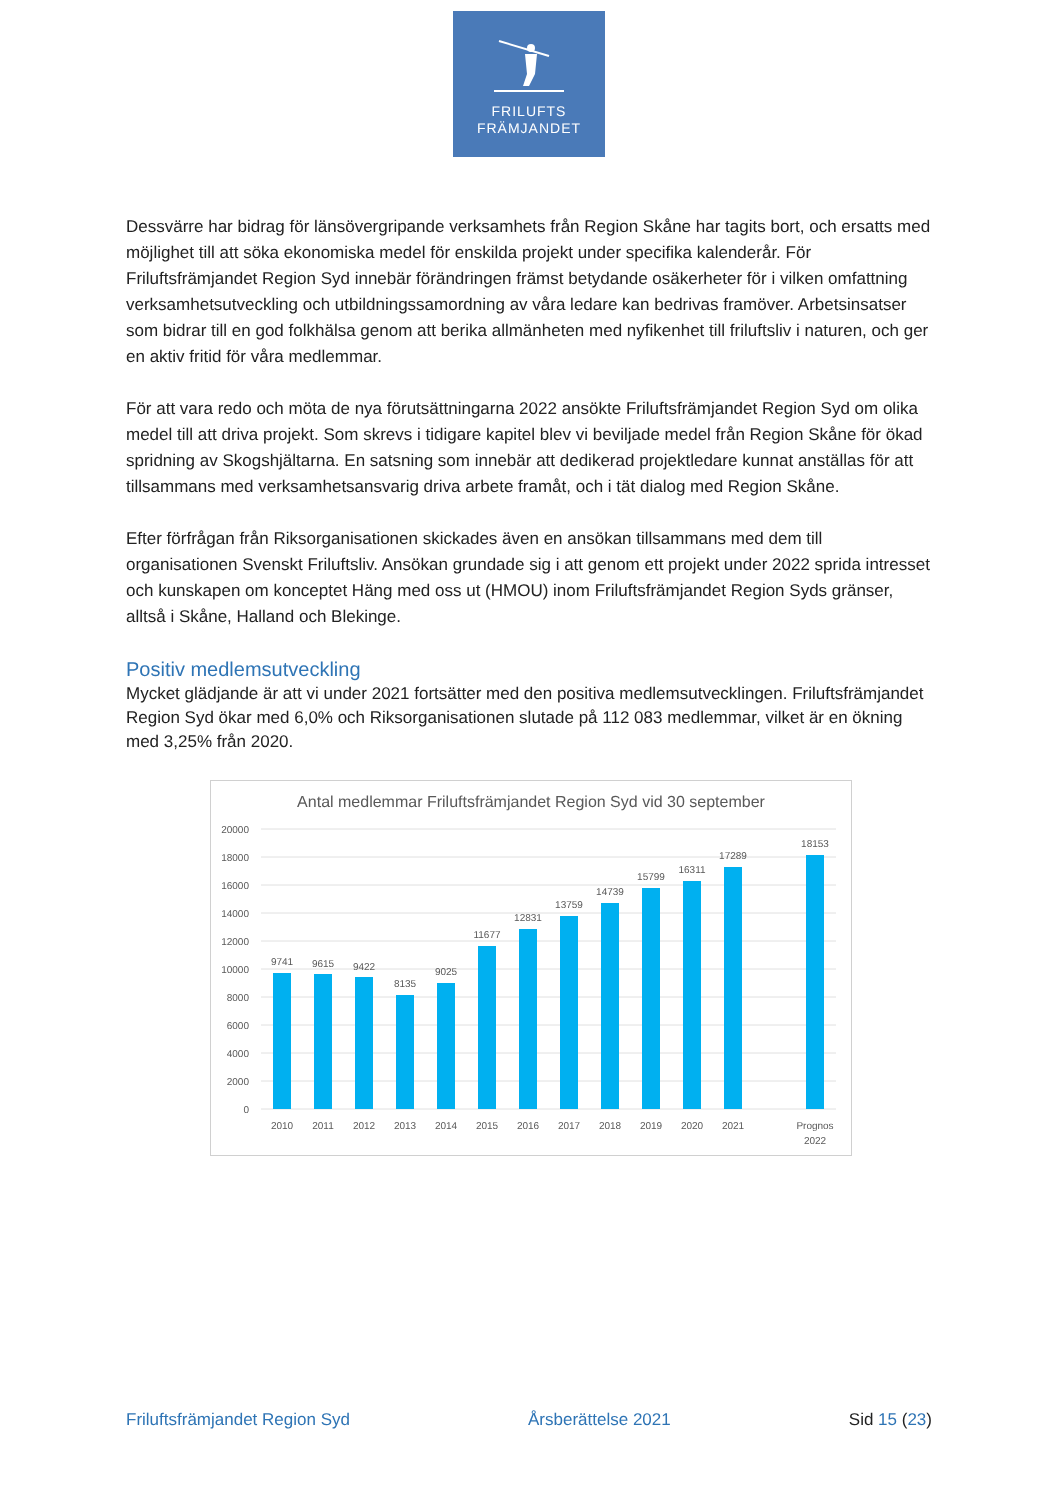FRILUFTS
FRÄMJANDET
Dessvärre har bidrag för länsövergripande verksamhets från Region Skåne har tagits bort, och ersatts med möjlighet till att söka ekonomiska medel för enskilda projekt under specifika kalenderår. För Friluftsfrämjandet Region Syd innebär förändringen främst betydande osäkerheter för i vilken omfattning verksamhetsutveckling och utbildningssamordning av våra ledare kan bedrivas framöver. Arbetsinsatser som bidrar till en god folkhälsa genom att berika allmänheten med nyfikenhet till friluftsliv i naturen, och ger en aktiv fritid för våra medlemmar.
För att vara redo och möta de nya förutsättningarna 2022 ansökte Friluftsfrämjandet Region Syd om olika medel till att driva projekt. Som skrevs i tidigare kapitel blev vi beviljade medel från Region Skåne för ökad spridning av Skogshjältarna. En satsning som innebär att dedikerad projektledare kunnat anställas för att tillsammans med verksamhetsansvarig driva arbete framåt, och i tät dialog med Region Skåne.
Efter förfrågan från Riksorganisationen skickades även en ansökan tillsammans med dem till organisationen Svenskt Friluftsliv. Ansökan grundade sig i att genom ett projekt under 2022 sprida intresset och kunskapen om konceptet Häng med oss ut (HMOU) inom Friluftsfrämjandet Region Syds gränser, alltså i Skåne, Halland och Blekinge.
Positiv medlemsutveckling
Mycket glädjande är att vi under 2021 fortsätter med den positiva medlemsutvecklingen. Friluftsfrämjandet Region Syd ökar med 6,0% och Riksorganisationen slutade på 112 083 medlemmar, vilket är en ökning med 3,25% från 2020.
Antal medlemmar Friluftsfrämjandet Region Syd vid 30 september
20000
18000
16000
14000
12000
10000
8000
6000
4000
2000
0
9741
9615
9422
8135
9025
11677
12831
13759
14739
15799
16311
17289
18153
2010
2011
2012
2013
2014
2015
2016
2017
2018
2019
2020
2021
Prognos
2022
Friluftsfrämjandet Region Syd Årsberättelse 2021 Sid 15 (23)